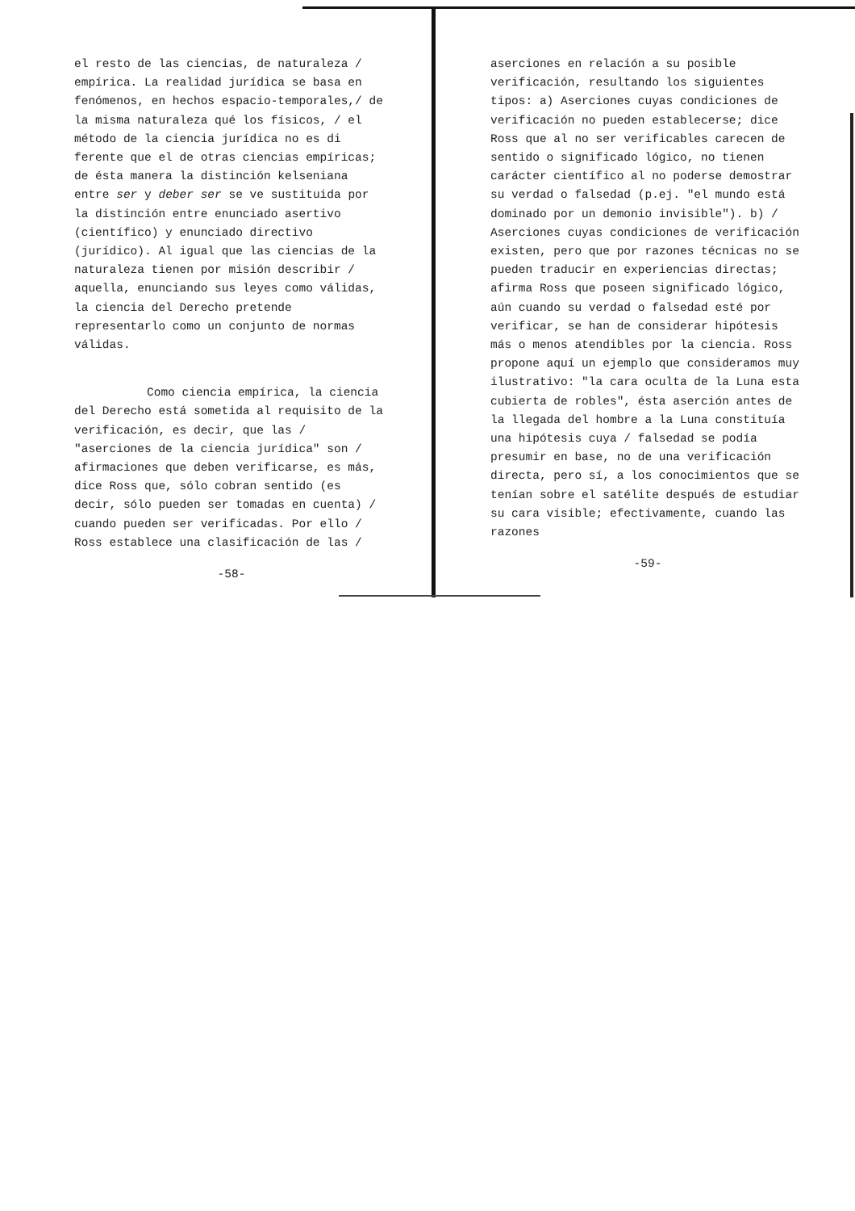el resto de las ciencias, de naturaleza / empírica. La realidad jurídica se basa en fenómenos, en hechos espacio-temporales,/ de la misma naturaleza qué los físicos, / el método de la ciencia jurídica no es di ferente que el de otras ciencias empíricas; de ésta manera la distinción kelseniana entre ser y deber ser se ve sustituida por la distinción entre enunciado asertivo (científico) y enunciado directivo (jurídico). Al igual que las ciencias de la naturaleza tienen por misión describir / aquella, enunciando sus leyes como válidas, la ciencia del Derecho pretende representarlo como un conjunto de normas válidas.
Como ciencia empírica, la ciencia del Derecho está sometida al requisito de la verificación, es decir, que las / "aserciones de la ciencia jurídica" son / afirmaciones que deben verificarse, es más, dice Ross que, sólo cobran sentido (es decir, sólo pueden ser tomadas en cuenta) / cuando pueden ser verificadas. Por ello / Ross establece una clasificación de las /
-58-
aserciones en relación a su posible verificación, resultando los siguientes tipos: a) Aserciones cuyas condiciones de verificación no pueden establecerse; dice Ross que al no ser verificables carecen de sentido o significado lógico, no tienen carácter científico al no poderse demostrar su verdad o falsedad (p.ej. "el mundo está dominado por un demonio invisible"). b) / Aserciones cuyas condiciones de verificación existen, pero que por razones técnicas no se pueden traducir en experiencias directas; afirma Ross que poseen significado lógico, aún cuando su verdad o falsedad esté por verificar, se han de considerar hipótesis más o menos atendibles por la ciencia. Ross propone aquí un ejemplo que consideramos muy ilustrativo: "la cara oculta de la Luna esta cubierta de robles", ésta aserción antes de la llegada del hombre a la Luna constituía una hipótesis cuya / falsedad se podía presumir en base, no de una verificación directa, pero sí, a los conocimientos que se tenían sobre el satélite después de estudiar su cara visible; efectivamente, cuando las razones
-59-